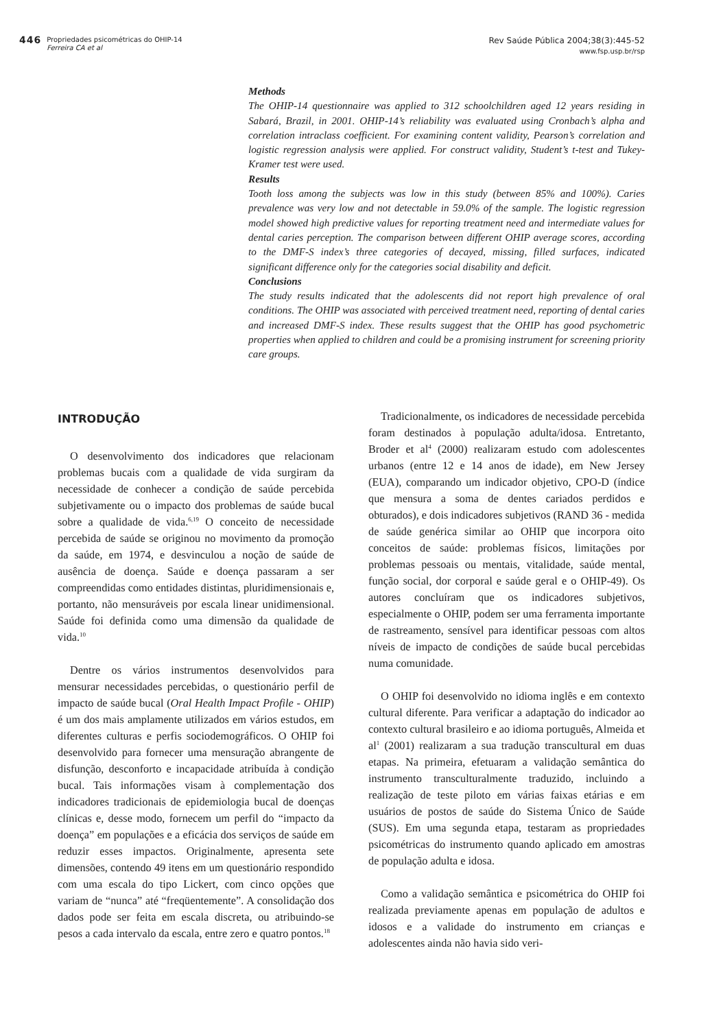446
Propriedades psicométricas do OHIP-14
Ferreira CA et al
Rev Saúde Pública 2004;38(3):445-52
www.fsp.usp.br/rsp
Methods
The OHIP-14 questionnaire was applied to 312 schoolchildren aged 12 years residing in Sabará, Brazil, in 2001. OHIP-14’s reliability was evaluated using Cronbach’s alpha and correlation intraclass coefficient. For examining content validity, Pearson’s correlation and logistic regression analysis were applied. For construct validity, Student’s t-test and Tukey-Kramer test were used.
Results
Tooth loss among the subjects was low in this study (between 85% and 100%). Caries prevalence was very low and not detectable in 59.0% of the sample. The logistic regression model showed high predictive values for reporting treatment need and intermediate values for dental caries perception. The comparison between different OHIP average scores, according to the DMF-S index’s three categories of decayed, missing, filled surfaces, indicated significant difference only for the categories social disability and deficit.
Conclusions
The study results indicated that the adolescents did not report high prevalence of oral conditions. The OHIP was associated with perceived treatment need, reporting of dental caries and increased DMF-S index. These results suggest that the OHIP has good psychometric properties when applied to children and could be a promising instrument for screening priority care groups.
INTRODUÇÃO
O desenvolvimento dos indicadores que relacionam problemas bucais com a qualidade de vida surgiram da necessidade de conhecer a condição de saúde percebida subjetivamente ou o impacto dos problemas de saúde bucal sobre a qualidade de vida.<sup>6,19</sup> O conceito de necessidade percebida de saúde se originou no movimento da promoção da saúde, em 1974, e desvinculou a noção de saúde de ausência de doença. Saúde e doença passaram a ser compreendidas como entidades distintas, pluridimensionais e, portanto, não mensuráveis por escala linear unidimensional. Saúde foi definida como uma dimensão da qualidade de vida.<sup>10</sup>
Dentre os vários instrumentos desenvolvidos para mensurar necessidades percebidas, o questionário perfil de impacto de saúde bucal (Oral Health Impact Profile - OHIP) é um dos mais amplamente utilizados em vários estudos, em diferentes culturas e perfis sociodemográficos. O OHIP foi desenvolvido para fornecer uma mensuração abrangente de disfunção, desconforto e incapacidade atribuída à condição bucal. Tais informações visam à complementação dos indicadores tradicionais de epidemiologia bucal de doenças clínicas e, desse modo, fornecem um perfil do “impacto da doença” em populações e a eficácia dos serviços de saúde em reduzir esses impactos. Originalmente, apresenta sete dimensões, contendo 49 itens em um questionário respondido com uma escala do tipo Lickert, com cinco opções que variam de “nunca” até “freqüentemente”. A consolidação dos dados pode ser feita em escala discreta, ou atribuindo-se pesos a cada intervalo da escala, entre zero e quatro pontos.<sup>18</sup>
Tradicionalmente, os indicadores de necessidade percebida foram destinados à população adulta/idosa. Entretanto, Broder et al<sup>4</sup> (2000) realizaram estudo com adolescentes urbanos (entre 12 e 14 anos de idade), em New Jersey (EUA), comparando um indicador objetivo, CPO-D (índice que mensura a soma de dentes cariados perdidos e obturados), e dois indicadores subjetivos (RAND 36 - medida de saúde genérica similar ao OHIP que incorpora oito conceitos de saúde: problemas físicos, limitações por problemas pessoais ou mentais, vitalidade, saúde mental, função social, dor corporal e saúde geral e o OHIP-49). Os autores concluíram que os indicadores subjetivos, especialmente o OHIP, podem ser uma ferramenta importante de rastreamento, sensível para identificar pessoas com altos níveis de impacto de condições de saúde bucal percebidas numa comunidade.
O OHIP foi desenvolvido no idioma inglês e em contexto cultural diferente. Para verificar a adaptação do indicador ao contexto cultural brasileiro e ao idioma português, Almeida et al<sup>1</sup> (2001) realizaram a sua tradução transcultural em duas etapas. Na primeira, efetuaram a validação semântica do instrumento transculturalmente traduzido, incluindo a realização de teste piloto em várias faixas etárias e em usuários de postos de saúde do Sistema Único de Saúde (SUS). Em uma segunda etapa, testaram as propriedades psicométricas do instrumento quando aplicado em amostras de população adulta e idosa.
Como a validação semântica e psicométrica do OHIP foi realizada previamente apenas em população de adultos e idosos e a validade do instrumento em crianças e adolescentes ainda não havia sido veri-